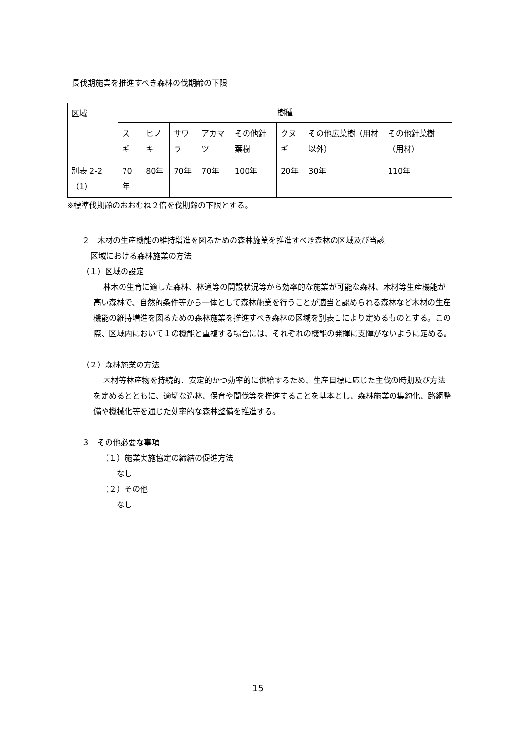長伐期施業を推進すべき森林の伐期齢の下限
| 区域 | 樹種 | | | | | | | |
| --- | --- | --- | --- | --- | --- | --- | --- | --- |
| | スギ | ヒノキ | サワラ | アカマツ | その他針葉樹 | クヌギ | その他広葉樹（用材以外） | その他針葉樹（用材） |
| 別表 2-2（1） | 70年 | 80年 | 70年 | 70年 | 100年 | 20年 | 30年 | 110年 |
※標準伐期齢のおおむね２倍を伐期齢の下限とする。
２　木材の生産機能の維持増進を図るための森林施業を推進すべき森林の区域及び当該
区域における森林施業の方法
（１）区域の設定
林木の生育に適した森林、林道等の開設状況等から効率的な施業が可能な森林、木材等生産機能が高い森林で、自然的条件等から一体として森林施業を行うことが適当と認められる森林など木材の生産機能の維持増進を図るための森林施業を推進すべき森林の区域を別表１により定めるものとする。この際、区域内において１の機能と重複する場合には、それぞれの機能の発揮に支障がないように定める。
（２）森林施業の方法
木材等林産物を持続的、安定的かつ効率的に供給するため、生産目標に応じた主伐の時期及び方法を定めるとともに、適切な造林、保育や間伐等を推進することを基本とし、森林施業の集約化、路網整備や機械化等を通じた効率的な森林整備を推進する。
３　その他必要な事項
（１）施業実施協定の締結の促進方法
なし
（２）その他
なし
15